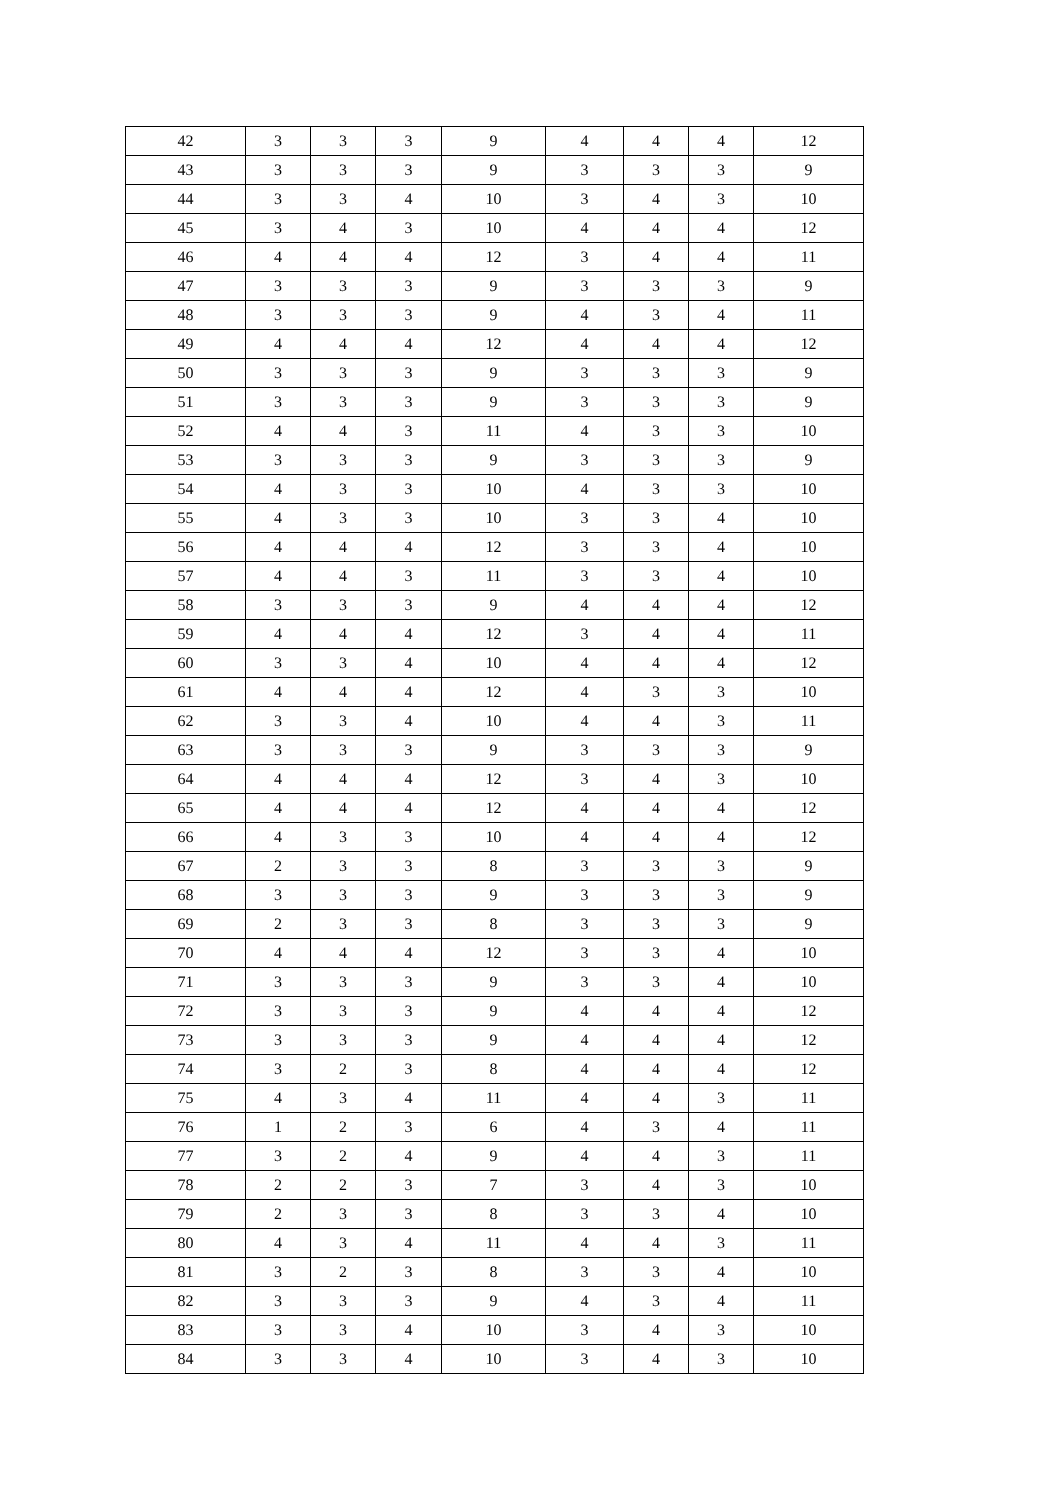| 42 | 3 | 3 | 3 | 9 | 4 | 4 | 4 | 12 |
| 43 | 3 | 3 | 3 | 9 | 3 | 3 | 3 | 9 |
| 44 | 3 | 3 | 4 | 10 | 3 | 4 | 3 | 10 |
| 45 | 3 | 4 | 3 | 10 | 4 | 4 | 4 | 12 |
| 46 | 4 | 4 | 4 | 12 | 3 | 4 | 4 | 11 |
| 47 | 3 | 3 | 3 | 9 | 3 | 3 | 3 | 9 |
| 48 | 3 | 3 | 3 | 9 | 4 | 3 | 4 | 11 |
| 49 | 4 | 4 | 4 | 12 | 4 | 4 | 4 | 12 |
| 50 | 3 | 3 | 3 | 9 | 3 | 3 | 3 | 9 |
| 51 | 3 | 3 | 3 | 9 | 3 | 3 | 3 | 9 |
| 52 | 4 | 4 | 3 | 11 | 4 | 3 | 3 | 10 |
| 53 | 3 | 3 | 3 | 9 | 3 | 3 | 3 | 9 |
| 54 | 4 | 3 | 3 | 10 | 4 | 3 | 3 | 10 |
| 55 | 4 | 3 | 3 | 10 | 3 | 3 | 4 | 10 |
| 56 | 4 | 4 | 4 | 12 | 3 | 3 | 4 | 10 |
| 57 | 4 | 4 | 3 | 11 | 3 | 3 | 4 | 10 |
| 58 | 3 | 3 | 3 | 9 | 4 | 4 | 4 | 12 |
| 59 | 4 | 4 | 4 | 12 | 3 | 4 | 4 | 11 |
| 60 | 3 | 3 | 4 | 10 | 4 | 4 | 4 | 12 |
| 61 | 4 | 4 | 4 | 12 | 4 | 3 | 3 | 10 |
| 62 | 3 | 3 | 4 | 10 | 4 | 4 | 3 | 11 |
| 63 | 3 | 3 | 3 | 9 | 3 | 3 | 3 | 9 |
| 64 | 4 | 4 | 4 | 12 | 3 | 4 | 3 | 10 |
| 65 | 4 | 4 | 4 | 12 | 4 | 4 | 4 | 12 |
| 66 | 4 | 3 | 3 | 10 | 4 | 4 | 4 | 12 |
| 67 | 2 | 3 | 3 | 8 | 3 | 3 | 3 | 9 |
| 68 | 3 | 3 | 3 | 9 | 3 | 3 | 3 | 9 |
| 69 | 2 | 3 | 3 | 8 | 3 | 3 | 3 | 9 |
| 70 | 4 | 4 | 4 | 12 | 3 | 3 | 4 | 10 |
| 71 | 3 | 3 | 3 | 9 | 3 | 3 | 4 | 10 |
| 72 | 3 | 3 | 3 | 9 | 4 | 4 | 4 | 12 |
| 73 | 3 | 3 | 3 | 9 | 4 | 4 | 4 | 12 |
| 74 | 3 | 2 | 3 | 8 | 4 | 4 | 4 | 12 |
| 75 | 4 | 3 | 4 | 11 | 4 | 4 | 3 | 11 |
| 76 | 1 | 2 | 3 | 6 | 4 | 3 | 4 | 11 |
| 77 | 3 | 2 | 4 | 9 | 4 | 4 | 3 | 11 |
| 78 | 2 | 2 | 3 | 7 | 3 | 4 | 3 | 10 |
| 79 | 2 | 3 | 3 | 8 | 3 | 3 | 4 | 10 |
| 80 | 4 | 3 | 4 | 11 | 4 | 4 | 3 | 11 |
| 81 | 3 | 2 | 3 | 8 | 3 | 3 | 4 | 10 |
| 82 | 3 | 3 | 3 | 9 | 4 | 3 | 4 | 11 |
| 83 | 3 | 3 | 4 | 10 | 3 | 4 | 3 | 10 |
| 84 | 3 | 3 | 4 | 10 | 3 | 4 | 3 | 10 |